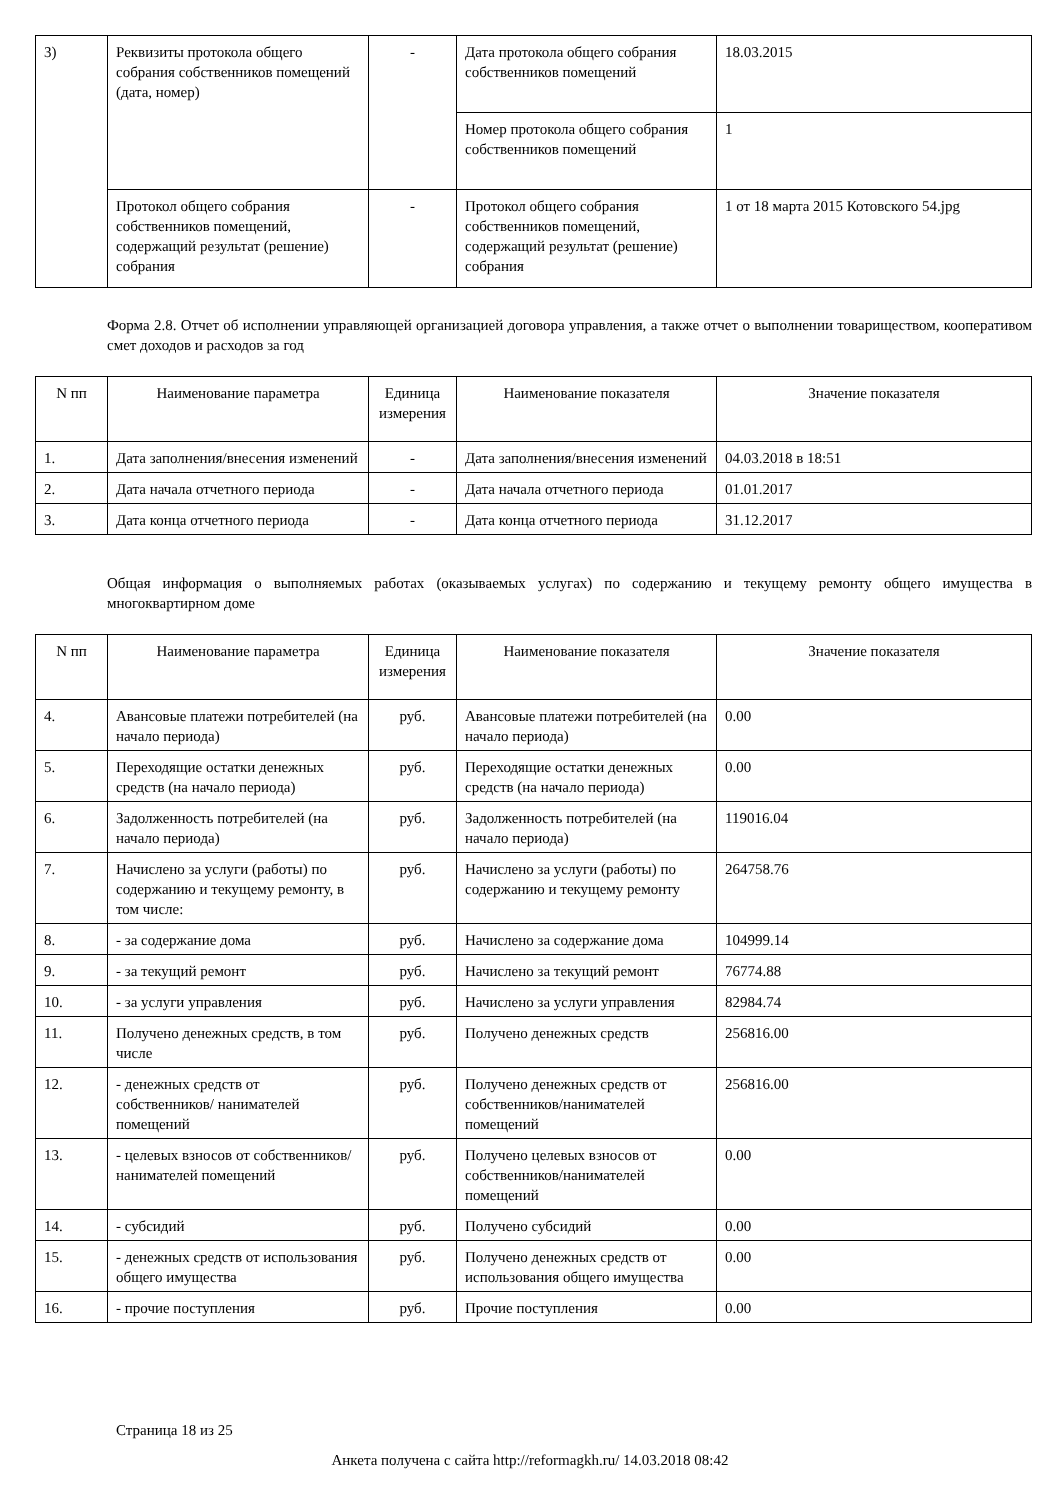| 3) | Реквизиты протокола общего собрания собственников помещений (дата, номер) | - | Дата протокола общего собрания собственников помещений | 18.03.2015 |
| | | | Номер протокола общего собрания собственников помещений | 1 |
| | Протокол общего собрания собственников помещений, содержащий результат (решение) собрания | - | Протокол общего собрания собственников помещений, содержащий результат (решение) собрания | 1 от 18 марта 2015 Котовского 54.jpg |
Форма 2.8. Отчет об исполнении управляющей организацией договора управления, а также отчет о выполнении товариществом, кооперативом смет доходов и расходов за год
| N пп | Наименование параметра | Единица измерения | Наименование показателя | Значение показателя |
| --- | --- | --- | --- | --- |
| 1. | Дата заполнения/внесения изменений | - | Дата заполнения/внесения изменений | 04.03.2018 в 18:51 |
| 2. | Дата начала отчетного периода | - | Дата начала отчетного периода | 01.01.2017 |
| 3. | Дата конца отчетного периода | - | Дата конца отчетного периода | 31.12.2017 |
Общая информация о выполняемых работах (оказываемых услугах) по содержанию и текущему ремонту общего имущества в многоквартирном доме
| N пп | Наименование параметра | Единица измерения | Наименование показателя | Значение показателя |
| --- | --- | --- | --- | --- |
| 4. | Авансовые платежи потребителей (на начало периода) | руб. | Авансовые платежи потребителей (на начало периода) | 0.00 |
| 5. | Переходящие остатки денежных средств (на начало периода) | руб. | Переходящие остатки денежных средств (на начало периода) | 0.00 |
| 6. | Задолженность потребителей (на начало периода) | руб. | Задолженность потребителей (на начало периода) | 119016.04 |
| 7. | Начислено за услуги (работы) по содержанию и текущему ремонту, в том числе: | руб. | Начислено за услуги (работы) по содержанию и текущему ремонту | 264758.76 |
| 8. | - за содержание дома | руб. | Начислено за содержание дома | 104999.14 |
| 9. | - за текущий ремонт | руб. | Начислено за текущий ремонт | 76774.88 |
| 10. | - за услуги управления | руб. | Начислено за услуги управления | 82984.74 |
| 11. | Получено денежных средств, в том числе | руб. | Получено денежных средств | 256816.00 |
| 12. | - денежных средств от собственников/ нанимателей помещений | руб. | Получено денежных средств от собственников/нанимателей помещений | 256816.00 |
| 13. | - целевых взносов от собственников/ нанимателей помещений | руб. | Получено целевых взносов от собственников/нанимателей помещений | 0.00 |
| 14. | - субсидий | руб. | Получено субсидий | 0.00 |
| 15. | - денежных средств от использования общего имущества | руб. | Получено денежных средств от использования общего имущества | 0.00 |
| 16. | - прочие поступления | руб. | Прочие поступления | 0.00 |
Страница 18 из 25
Анкета получена с сайта http://reformagkh.ru/ 14.03.2018 08:42